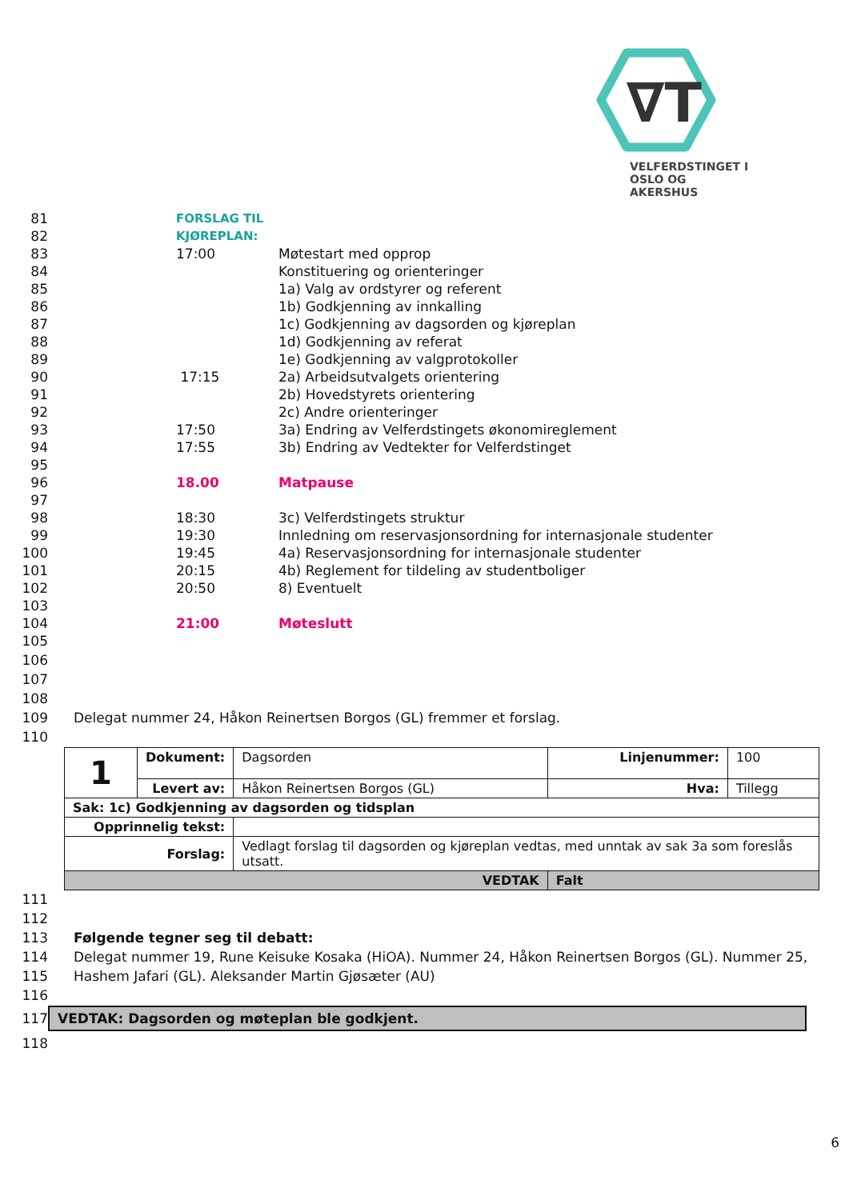∇T
VELFERDSTINGET I
OSLO OG AKERSHUS
81 FORSLAG TIL KJØREPLAN:
82
83 17:00 Møtestart med opprop
84 Konstituering og orienteringer
85 1a) Valg av ordstyrer og referent
86 1b) Godkjenning av innkalling
87 1c) Godkjenning av dagsorden og kjøreplan
88 1d) Godkjenning av referat
89 1e) Godkjenning av valgprotokoller
90 17:15 2a) Arbeidsutvalgets orientering
91 2b) Hovedstyrets orientering
92 2c) Andre orienteringer
93 17:50 3a) Endring av Velferdstingets økonomireglement
94 17:55 3b) Endring av Vedtekter for Velferdstinget
95
96 18.00 Matpause
97
98 18:30 3c) Velferdstingets struktur
99 19:30 Innledning om reservasjonsordning for internasjonale studenter
100 19:45 4a) Reservasjonsordning for internasjonale studenter
101 20:15 4b) Reglement for tildeling av studentboliger
102 20:50 8) Eventuelt
103
104 21:00 Møteslutt
105
106
107
108
109 Delegat nummer 24, Håkon Reinertsen Borgos (GL) fremmer et forslag.
110
| 1 | Dokument: | Dagsorden | Linjenummer: | 100 |
| | Levert av: | Håkon Reinertsen Borgos (GL) | Hva: | Tillegg |
| Sak: 1c) Godkjenning av dagsorden og tidsplan | | | | |
| Opprinnelig tekst: | | | | |
| Forslag: | | Vedlagt forslag til dagsorden og kjøreplan vedtas, med unntak av sak 3a som foreslås utsatt. | | |
| VEDTAK | | | Falt | |
111
112
113 Følgende tegner seg til debatt:
114 Delegat nummer 19, Rune Keisuke Kosaka (HiOA). Nummer 24, Håkon Reinertsen Borgos (GL). Nummer 25,
115 Hashem Jafari (GL). Aleksander Martin Gjøsæter (AU)
116
117
VEDTAK: Dagsorden og møteplan ble godkjent.
118
6